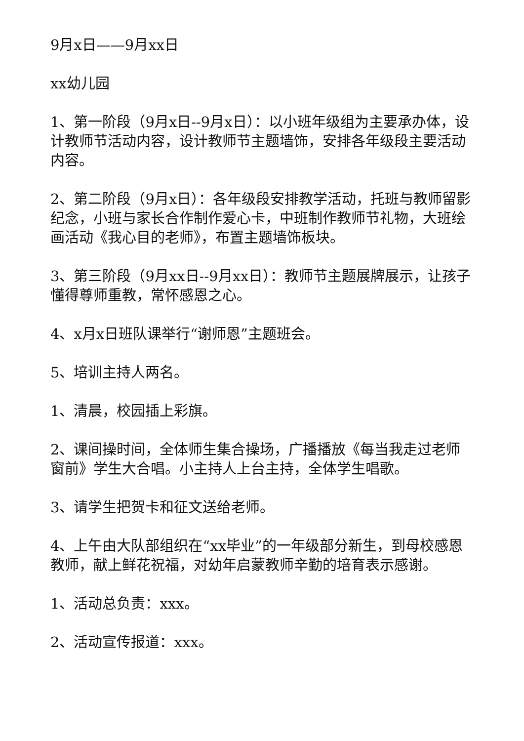9月x日——9月xx日
xx幼儿园
1、第一阶段（9月x日--9月x日）：以小班年级组为主要承办体，设计教师节活动内容，设计教师节主题墙饰，安排各年级段主要活动内容。
2、第二阶段（9月x日）：各年级段安排教学活动，托班与教师留影纪念，小班与家长合作制作爱心卡，中班制作教师节礼物，大班绘画活动《我心目的老师》，布置主题墙饰板块。
3、第三阶段（9月xx日--9月xx日）：教师节主题展牌展示，让孩子懂得尊师重教，常怀感恩之心。
4、x月x日班队课举行“谢师恩”主题班会。
5、培训主持人两名。
1、清晨，校园插上彩旗。
2、课间操时间，全体师生集合操场，广播播放《每当我走过老师窗前》学生大合唱。小主持人上台主持，全体学生唱歌。
3、请学生把贺卡和征文送给老师。
4、上午由大队部组织在“xx毕业”的一年级部分新生，到母校感恩教师，献上鲜花祝福，对幼年启蒙教师辛勤的培育表示感谢。
1、活动总负责：xxx。
2、活动宣传报道：xxx。